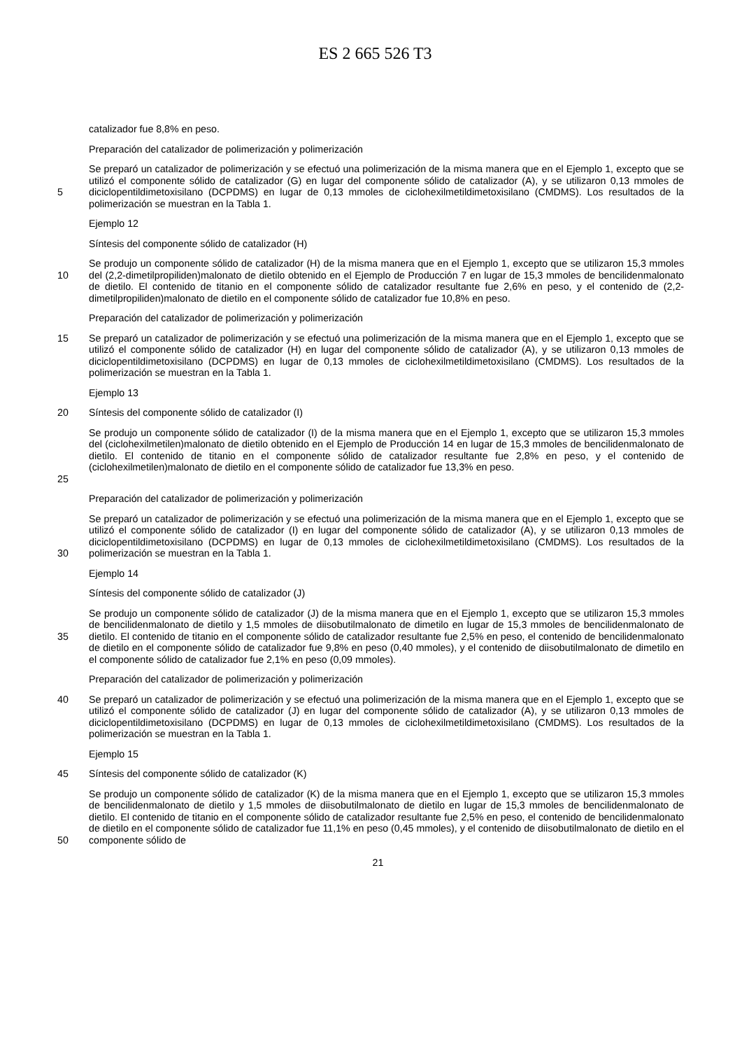ES 2 665 526 T3
catalizador fue 8,8% en peso.
Preparación del catalizador de polimerización y polimerización
5
Se preparó un catalizador de polimerización y se efectuó una polimerización de la misma manera que en el Ejemplo 1, excepto que se utilizó el componente sólido de catalizador (G) en lugar del componente sólido de catalizador (A), y se utilizaron 0,13 mmoles de diciclopentildimetoxisilano (DCPDMS) en lugar de 0,13 mmoles de ciclohexilmetildimetoxisilano (CMDMS). Los resultados de la polimerización se muestran en la Tabla 1.
Ejemplo 12
Síntesis del componente sólido de catalizador (H)
10
Se produjo un componente sólido de catalizador (H) de la misma manera que en el Ejemplo 1, excepto que se utilizaron 15,3 mmoles del (2,2-dimetilpropiliden)malonato de dietilo obtenido en el Ejemplo de Producción 7 en lugar de 15,3 mmoles de bencilidenmalonato de dietilo. El contenido de titanio en el componente sólido de catalizador resultante fue 2,6% en peso, y el contenido de (2,2-dimetilpropiliden)malonato de dietilo en el componente sólido de catalizador fue 10,8% en peso.
Preparación del catalizador de polimerización y polimerización
15
Se preparó un catalizador de polimerización y se efectuó una polimerización de la misma manera que en el Ejemplo 1, excepto que se utilizó el componente sólido de catalizador (H) en lugar del componente sólido de catalizador (A), y se utilizaron 0,13 mmoles de diciclopentildimetoxisilano (DCPDMS) en lugar de 0,13 mmoles de ciclohexilmetildimetoxisilano (CMDMS). Los resultados de la polimerización se muestran en la Tabla 1.
Ejemplo 13
20
Síntesis del componente sólido de catalizador (I)
25
Se produjo un componente sólido de catalizador (I) de la misma manera que en el Ejemplo 1, excepto que se utilizaron 15,3 mmoles del (ciclohexilmetilen)malonato de dietilo obtenido en el Ejemplo de Producción 14 en lugar de 15,3 mmoles de bencilidenmalonato de dietilo. El contenido de titanio en el componente sólido de catalizador resultante fue 2,8% en peso, y el contenido de (ciclohexilmetilen)malonato de dietilo en el componente sólido de catalizador fue 13,3% en peso.
Preparación del catalizador de polimerización y polimerización
30
Se preparó un catalizador de polimerización y se efectuó una polimerización de la misma manera que en el Ejemplo 1, excepto que se utilizó el componente sólido de catalizador (I) en lugar del componente sólido de catalizador (A), y se utilizaron 0,13 mmoles de diciclopentildimetoxisilano (DCPDMS) en lugar de 0,13 mmoles de ciclohexilmetildimetoxisilano (CMDMS). Los resultados de la polimerización se muestran en la Tabla 1.
Ejemplo 14
Síntesis del componente sólido de catalizador (J)
35
Se produjo un componente sólido de catalizador (J) de la misma manera que en el Ejemplo 1, excepto que se utilizaron 15,3 mmoles de bencilidenmalonato de dietilo y 1,5 mmoles de diisobutilmalonato de dimetilo en lugar de 15,3 mmoles de bencilidenmalonato de dietilo. El contenido de titanio en el componente sólido de catalizador resultante fue 2,5% en peso, el contenido de bencilidenmalonato de dietilo en el componente sólido de catalizador fue 9,8% en peso (0,40 mmoles), y el contenido de diisobutilmalonato de dimetilo en el componente sólido de catalizador fue 2,1% en peso (0,09 mmoles).
Preparación del catalizador de polimerización y polimerización
40
Se preparó un catalizador de polimerización y se efectuó una polimerización de la misma manera que en el Ejemplo 1, excepto que se utilizó el componente sólido de catalizador (J) en lugar del componente sólido de catalizador (A), y se utilizaron 0,13 mmoles de diciclopentildimetoxisilano (DCPDMS) en lugar de 0,13 mmoles de ciclohexilmetildimetoxisilano (CMDMS). Los resultados de la polimerización se muestran en la Tabla 1.
Ejemplo 15
45
Síntesis del componente sólido de catalizador (K)
50
Se produjo un componente sólido de catalizador (K) de la misma manera que en el Ejemplo 1, excepto que se utilizaron 15,3 mmoles de bencilidenmalonato de dietilo y 1,5 mmoles de diisobutilmalonato de dietilo en lugar de 15,3 mmoles de bencilidenmalonato de dietilo. El contenido de titanio en el componente sólido de catalizador resultante fue 2,5% en peso, el contenido de bencilidenmalonato de dietilo en el componente sólido de catalizador fue 11,1% en peso (0,45 mmoles), y el contenido de diisobutilmalonato de dietilo en el componente sólido de
21